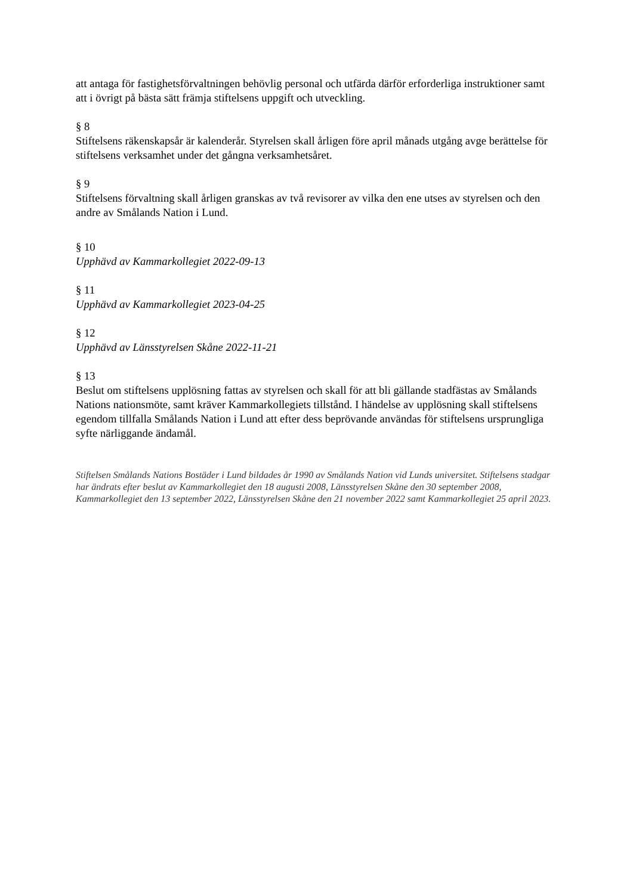att antaga för fastighetsförvaltningen behövlig personal och utfärda därför erforderliga instruktioner samt
att i övrigt på bästa sätt främja stiftelsens uppgift och utveckling.
§ 8
Stiftelsens räkenskapsår är kalenderår. Styrelsen skall årligen före april månads utgång avge berättelse för stiftelsens verksamhet under det gångna verksamhetsåret.
§ 9
Stiftelsens förvaltning skall årligen granskas av två revisorer av vilka den ene utses av styrelsen och den andre av Smålands Nation i Lund.
§ 10
Upphävd av Kammarkollegiet 2022-09-13
§ 11
Upphävd av Kammarkollegiet 2023-04-25
§ 12
Upphävd av Länsstyrelsen Skåne 2022-11-21
§ 13
Beslut om stiftelsens upplösning fattas av styrelsen och skall för att bli gällande stadfästas av Smålands Nations nationsmöte, samt kräver Kammarkollegiets tillstånd. I händelse av upplösning skall stiftelsens egendom tillfalla Smålands Nation i Lund att efter dess beprövande användas för stiftelsens ursprungliga syfte närliggande ändamål.
Stiftelsen Smålands Nations Bostäder i Lund bildades år 1990 av Smålands Nation vid Lunds universitet. Stiftelsens stadgar har ändrats efter beslut av Kammarkollegiet den 18 augusti 2008, Länsstyrelsen Skåne den 30 september 2008, Kammarkollegiet den 13 september 2022, Länsstyrelsen Skåne den 21 november 2022 samt Kammarkollegiet 25 april 2023.